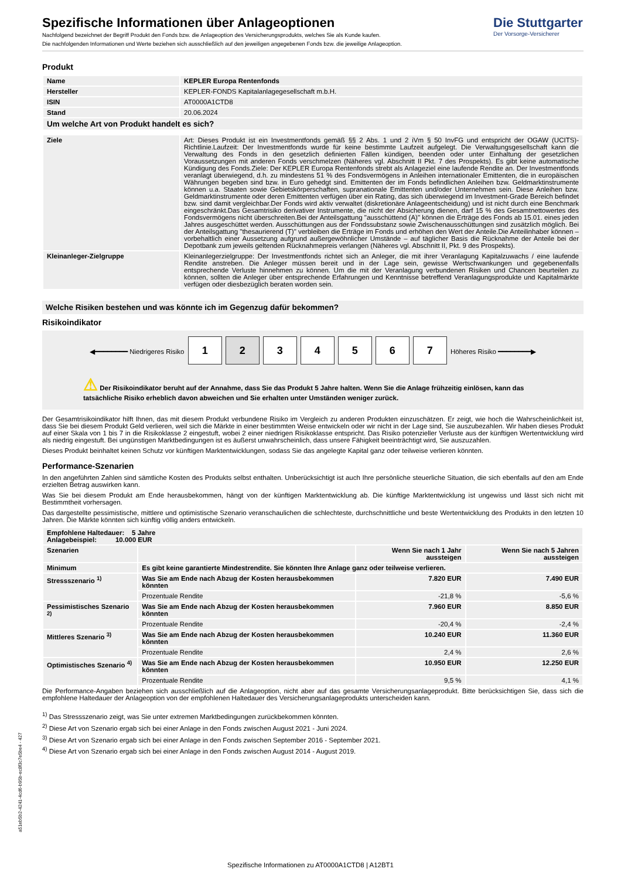Die Stuttgarter
Der Vorsorge-Versicherer
Spezifische Informationen über Anlageoptionen
Nachfolgend bezeichnet der Begriff Produkt den Fonds bzw. die Anlageoption des Versicherungsprodukts, welches Sie als Kunde kaufen.
Die nachfolgenden Informationen und Werte beziehen sich ausschließlich auf den jeweiligen angegebenen Fonds bzw. die jeweilige Anlageoption.
Produkt
| Name | KEPLER Europa Rentenfonds |
| --- | --- |
| Hersteller | KEPLER-FONDS Kapitalanlagegesellschaft m.b.H. |
| ISIN | AT0000A1CTD8 |
| Stand | 20.06.2024 |
| Um welche Art von Produkt handelt es sich? | |
| Ziele | Art: Dieses Produkt ist ein Investmentfonds gemäß §§ 2 Abs. 1 und 2 iVm § 50 InvFG und entspricht der OGAW (UCITS)- Richtlinie.Laufzeit: Der Investmentfonds wurde für keine bestimmte Laufzeit aufgelegt. Die Verwaltungsgesellschaft kann die Verwaltung des Fonds in den gesetzlich definierten Fällen kündigen, beenden oder unter Einhaltung der gesetzlichen Voraussetzungen mit anderen Fonds verschmelzen (Näheres vgl. Abschnitt II Pkt. 7 des Prospekts). Es gibt keine automatische Kündigung des Fonds.Ziele: Der KEPLER Europa Rentenfonds strebt als Anlageziel eine laufende Rendite an. Der Investmentfonds veranlagt überwiegend, d.h. zu mindestens 51 % des Fondsvermögens in Anleihen internationaler Emittenten, die in europäischen Währungen begeben sind bzw. in Euro gehedgt sind. Emittenten der im Fonds befindlichen Anleihen bzw. Geldmarktinstrumente können u.a. Staaten sowie Gebietskörperschaften, supranationale Emittenten und/oder Unternehmen sein. Diese Anleihen bzw. Geldmarktinstrumente oder deren Emittenten verfügen über ein Rating, das sich überwiegend im Investment-Grade Bereich befindet bzw. sind damit vergleichbar.Der Fonds wird aktiv verwaltet (diskretionäre Anlageentscheidung) und ist nicht durch eine Benchmark eingeschränkt.Das Gesamtrisiko derivativer Instrumente, die nicht der Absicherung dienen, darf 15 % des Gesamtnettowertes des Fondsvermögens nicht überschreiten.Bei der Anteilsgattung "ausschüttend (A)" können die Erträge des Fonds ab 15.01. eines jeden Jahres ausgeschüttet werden. Ausschüttungen aus der Fondssubstanz sowie Zwischenausschüttungen sind zusätzlich möglich. Bei der Anteilsgattung "thesaurierend (T)" verbleiben die Erträge im Fonds und erhöhen den Wert der Anteile.Die Anteilinhaber können – vorbehaltlich einer Aussetzung aufgrund außergewöhnlicher Umstände – auf täglicher Basis die Rücknahme der Anteile bei der Depotbank zum jeweils geltenden Rücknahmepreis verlangen (Näheres vgl. Abschnitt II, Pkt. 9 des Prospekts). |
| Kleinanleger-Zielgruppe | Kleinanlegerzielgruppe: Der Investmentfonds richtet sich an Anleger, die mit ihrer Veranlagung Kapitalzuwachs / eine laufende Rendite anstreben. Die Anleger müssen bereit und in der Lage sein, gewisse Wertschwankungen und gegebenenfalls entsprechende Verluste hinnehmen zu können. Um die mit der Veranlagung verbundenen Risiken und Chancen beurteilen zu können, sollten die Anleger über entsprechende Erfahrungen und Kenntnisse betreffend Veranlagungsprodukte und Kapitalmärkte verfügen oder diesbezüglich beraten worden sein. |
Welche Risiken bestehen und was könnte ich im Gegenzug dafür bekommen?
Risikoindikator
◀━━━━━━━━ Niedrigeres Risiko 1234567 Höheres Risiko ━━━━━━━━▶
⚠ Der Risikoindikator beruht auf der Annahme, dass Sie das Produkt 5 Jahre halten. Wenn Sie die Anlage frühzeitig einlösen, kann das tatsächliche Risiko erheblich davon abweichen und Sie erhalten unter Umständen weniger zurück.
Der Gesamtrisikoindikator hilft Ihnen, das mit diesem Produkt verbundene Risiko im Vergleich zu anderen Produkten einzuschätzen. Er zeigt, wie hoch die Wahrscheinlichkeit ist, dass Sie bei diesem Produkt Geld verlieren, weil sich die Märkte in einer bestimmten Weise entwickeln oder wir nicht in der Lage sind, Sie auszubezahlen. Wir haben dieses Produkt auf einer Skala von 1 bis 7 in die Risikoklasse 2 eingestuft, wobei 2 einer niedrigen Risikoklasse entspricht. Das Risiko potenzieller Verluste aus der künftigen Wertentwicklung wird als niedrig eingestuft. Bei ungünstigen Marktbedingungen ist es äußerst unwahrscheinlich, dass unsere Fähigkeit beeinträchtigt wird, Sie auszuzahlen.
Dieses Produkt beinhaltet keinen Schutz vor künftigen Marktentwicklungen, sodass Sie das angelegte Kapital ganz oder teilweise verlieren könnten.
Performance-Szenarien
In den angeführten Zahlen sind sämtliche Kosten des Produkts selbst enthalten. Unberücksichtigt ist auch Ihre persönliche steuerliche Situation, die sich ebenfalls auf den am Ende erzielten Betrag auswirken kann.
Was Sie bei diesem Produkt am Ende herausbekommen, hängt von der künftigen Marktentwicklung ab. Die künftige Marktentwicklung ist ungewiss und lässt sich nicht mit Bestimmtheit vorhersagen.
Das dargestellte pessimistische, mittlere und optimistische Szenario veranschaulichen die schlechteste, durchschnittliche und beste Wertentwicklung des Produkts in den letzten 10 Jahren. Die Märkte könnten sich künftig völlig anders entwickeln.
| Empfohlene Haltedauer: 5 Jahre Anlagebeispiel: 10.000 EUR | | | |
| --- | --- | --- | --- |
| Szenarien | | Wenn Sie nach 1 Jahr aussteigen | Wenn Sie nach 5 Jahren aussteigen |
| Minimum | Es gibt keine garantierte Mindestrendite. Sie könnten Ihre Anlage ganz oder teilweise verlieren. | | |
| Stressszenario <sup>1)</sup> | Was Sie am Ende nach Abzug der Kosten herausbekommen könnten | 7.820 EUR | 7.490 EUR |
| | Prozentuale Rendite | -21,8 % | -5,6 % |
| Pessimistisches Szenario <sup>2)</sup> | Was Sie am Ende nach Abzug der Kosten herausbekommen könnten | 7.960 EUR | 8.850 EUR |
| | Prozentuale Rendite | -20,4 % | -2,4 % |
| Mittleres Szenario <sup>3)</sup> | Was Sie am Ende nach Abzug der Kosten herausbekommen könnten | 10.240 EUR | 11.360 EUR |
| | Prozentuale Rendite | 2,4 % | 2,6 % |
| Optimistisches Szenario <sup>4)</sup> | Was Sie am Ende nach Abzug der Kosten herausbekommen könnten | 10.950 EUR | 12.250 EUR |
| | Prozentuale Rendite | 9,5 % | 4,1 % |
Die Performance-Angaben beziehen sich ausschließlich auf die Anlageoption, nicht aber auf das gesamte Versicherungsanlageprodukt. Bitte berücksichtigen Sie, dass sich die empfohlene Haltedauer der Anlageoption von der empfohlenen Haltedauer des Versicherungsanlageprodukts unterscheiden kann.
<sup>1)</sup> Das Stressszenario zeigt, was Sie unter extremen Marktbedingungen zurückbekommen könnten.
<sup>2)</sup> Diese Art von Szenario ergab sich bei einer Anlage in den Fonds zwischen August 2021 - Juni 2024.
<sup>3)</sup> Diese Art von Szenario ergab sich bei einer Anlage in den Fonds zwischen September 2016 - September 2021.
<sup>4)</sup> Diese Art von Szenario ergab sich bei einer Anlage in den Fonds zwischen August 2014 - August 2019.
a51eb5b2-4241-4cd6-b95b-ec8f3c7e5be4 - 427
Spezifische Informationen zu AT0000A1CTD8 | A12BT1